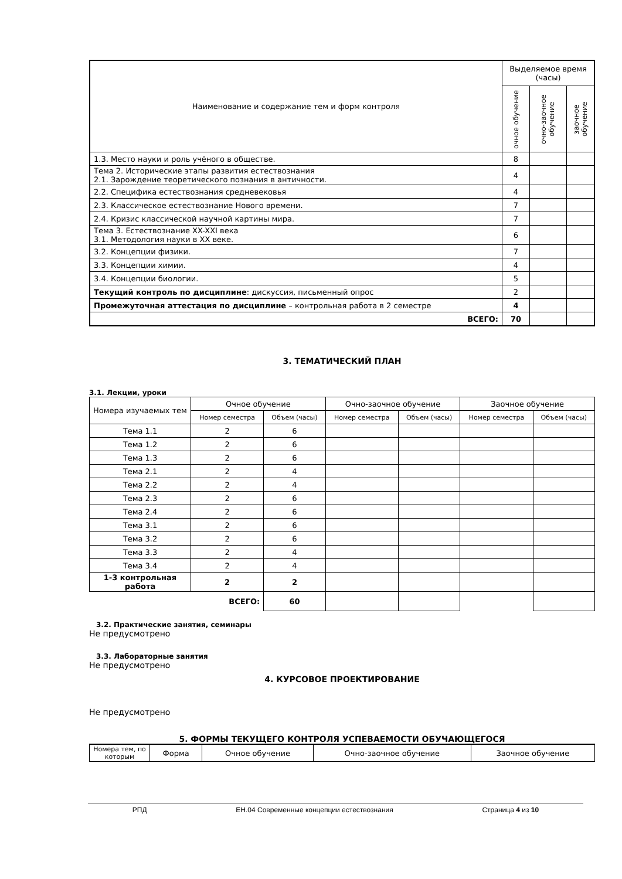| Наименование и содержание тем и форм контроля | Выделяемое время (часы) | | |
| | очное обучение | очно-заочное обучение | заочное обучение |
| 1.3. Место науки и роль учёного в обществе. | 8 | | |
| Тема 2. Исторические этапы развития естествознания 2.1. Зарождение теоретического познания в античности. | 4 | | |
| 2.2. Специфика естествознания средневековья | 4 | | |
| 2.3. Классическое естествознание Нового времени. | 7 | | |
| 2.4. Кризис классической научной картины мира. | 7 | | |
| Тема 3. Естествознание XX-XXI века 3.1. Методология науки в XX веке. | 6 | | |
| 3.2. Концепции физики. | 7 | | |
| 3.3. Концепции химии. | 4 | | |
| 3.4. Концепции биологии. | 5 | | |
| Текущий контроль по дисциплине : дискуссия, письменный опрос | 2 | | |
| Промежуточная аттестация по дисциплине – контрольная работа в 2 семестре | 4 | | |
| ВСЕГО: | 70 | | |
3. ТЕМАТИЧЕСКИЙ ПЛАН
3.1. Лекции, уроки
| Номера изучаемых тем | Очное обучение | | Очно-заочное обучение | | Заочное обучение | |
| | Номер семестра | Объем (часы) | Номер семестра | Объем (часы) | Номер семестра | Объем (часы) |
| Тема 1.1 | 2 | 6 | | | | |
| Тема 1.2 | 2 | 6 | | | | |
| Тема 1.3 | 2 | 6 | | | | |
| Тема 2.1 | 2 | 4 | | | | |
| Тема 2.2 | 2 | 4 | | | | |
| Тема 2.3 | 2 | 6 | | | | |
| Тема 2.4 | 2 | 6 | | | | |
| Тема 3.1 | 2 | 6 | | | | |
| Тема 3.2 | 2 | 6 | | | | |
| Тема 3.3 | 2 | 4 | | | | |
| Тема 3.4 | 2 | 4 | | | | |
| 1-3 контрольная работа | 2 | 2 | | | | |
| | ВСЕГО: | 60 | | | | |
3.2. Практические занятия, семинары
Не предусмотрено
3.3. Лабораторные занятия
Не предусмотрено
4. КУРСОВОЕ ПРОЕКТИРОВАНИЕ
Не предусмотрено
5. ФОРМЫ ТЕКУЩЕГО КОНТРОЛЯ УСПЕВАЕМОСТИ ОБУЧАЮЩЕГОСЯ
| Номера тем, по которым | Форма | Очное обучение | Очно-заочное обучение | Заочное обучение |
РПД ЕН.04 Современные концепции естествознания Страница 4 из 10